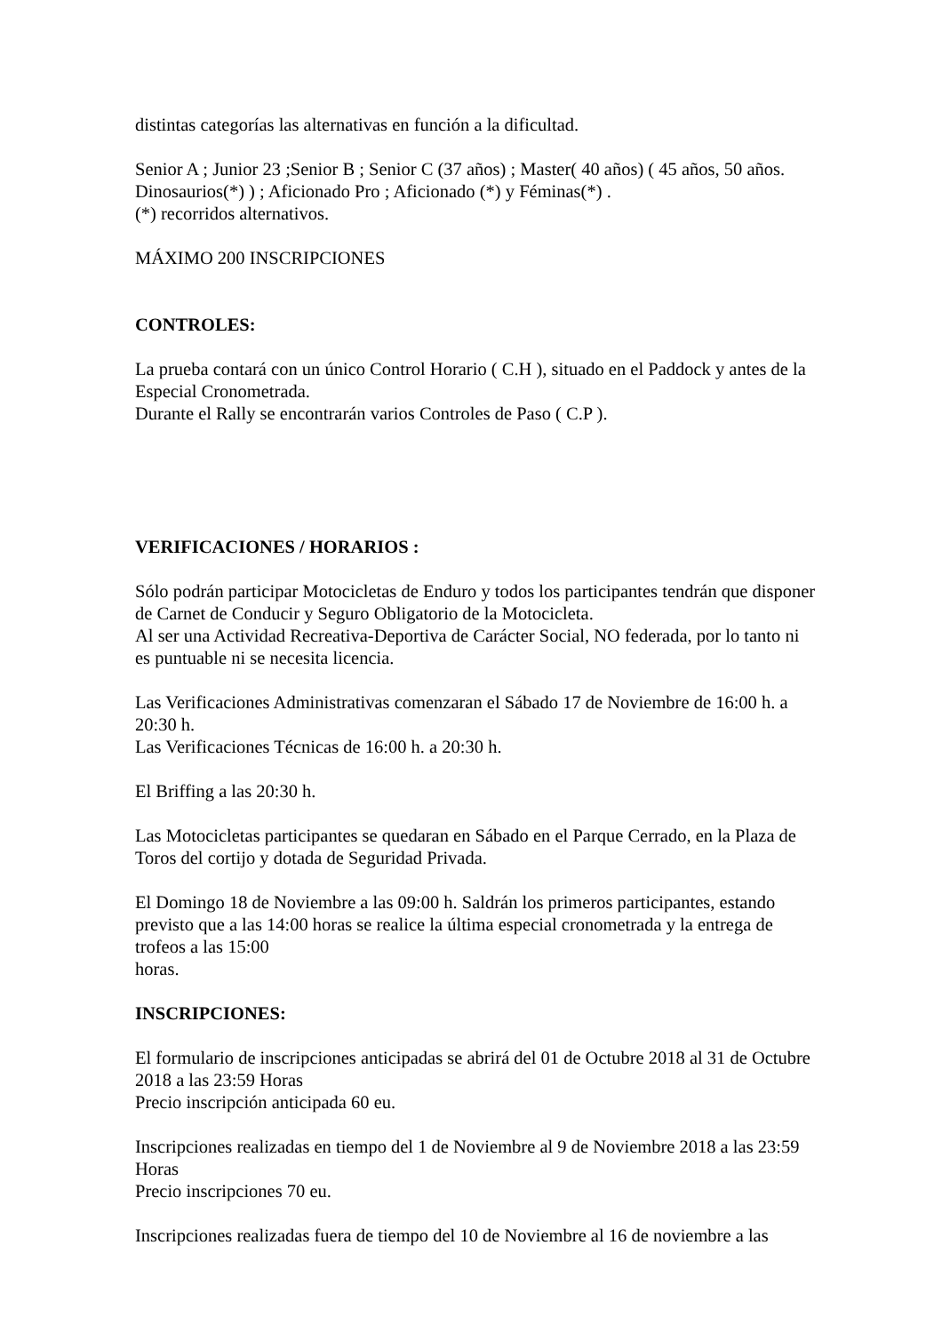distintas categorías las alternativas en función a la dificultad.
Senior A ; Junior 23 ;Senior B ; Senior C (37 años) ; Master( 40 años) ( 45 años, 50 años. Dinosaurios(*) ) ; Aficionado Pro ; Aficionado (*) y Féminas(*) .
(*) recorridos alternativos.
MÁXIMO 200 INSCRIPCIONES
CONTROLES:
La prueba contará con un único Control Horario ( C.H ), situado en el Paddock y antes de la Especial Cronometrada.
Durante el Rally se encontrarán varios Controles de Paso ( C.P ).
VERIFICACIONES / HORARIOS :
Sólo podrán participar Motocicletas de Enduro y todos los participantes tendrán que disponer de Carnet de Conducir y Seguro Obligatorio de la Motocicleta.
Al ser una Actividad Recreativa-Deportiva de Carácter Social, NO federada, por lo tanto ni es puntuable ni se necesita licencia.
Las Verificaciones Administrativas comenzaran el Sábado 17 de Noviembre de 16:00 h. a 20:30 h.
Las Verificaciones Técnicas de 16:00 h. a 20:30 h.
El Briffing a las 20:30 h.
Las Motocicletas participantes se quedaran en Sábado en el Parque Cerrado, en la Plaza de Toros del cortijo y dotada de Seguridad Privada.
El Domingo 18 de Noviembre a las 09:00 h. Saldrán los primeros participantes, estando previsto que a las 14:00 horas se realice la última especial cronometrada y la entrega de trofeos a las 15:00
horas.
INSCRIPCIONES:
El formulario de inscripciones anticipadas se abrirá del 01 de Octubre 2018 al 31 de Octubre 2018 a las 23:59 Horas
Precio inscripción anticipada 60 eu.
Inscripciones realizadas en tiempo del 1 de Noviembre al 9 de Noviembre 2018 a las 23:59 Horas
Precio inscripciones 70 eu.
Inscripciones realizadas fuera de tiempo del 10 de Noviembre al 16 de noviembre a las